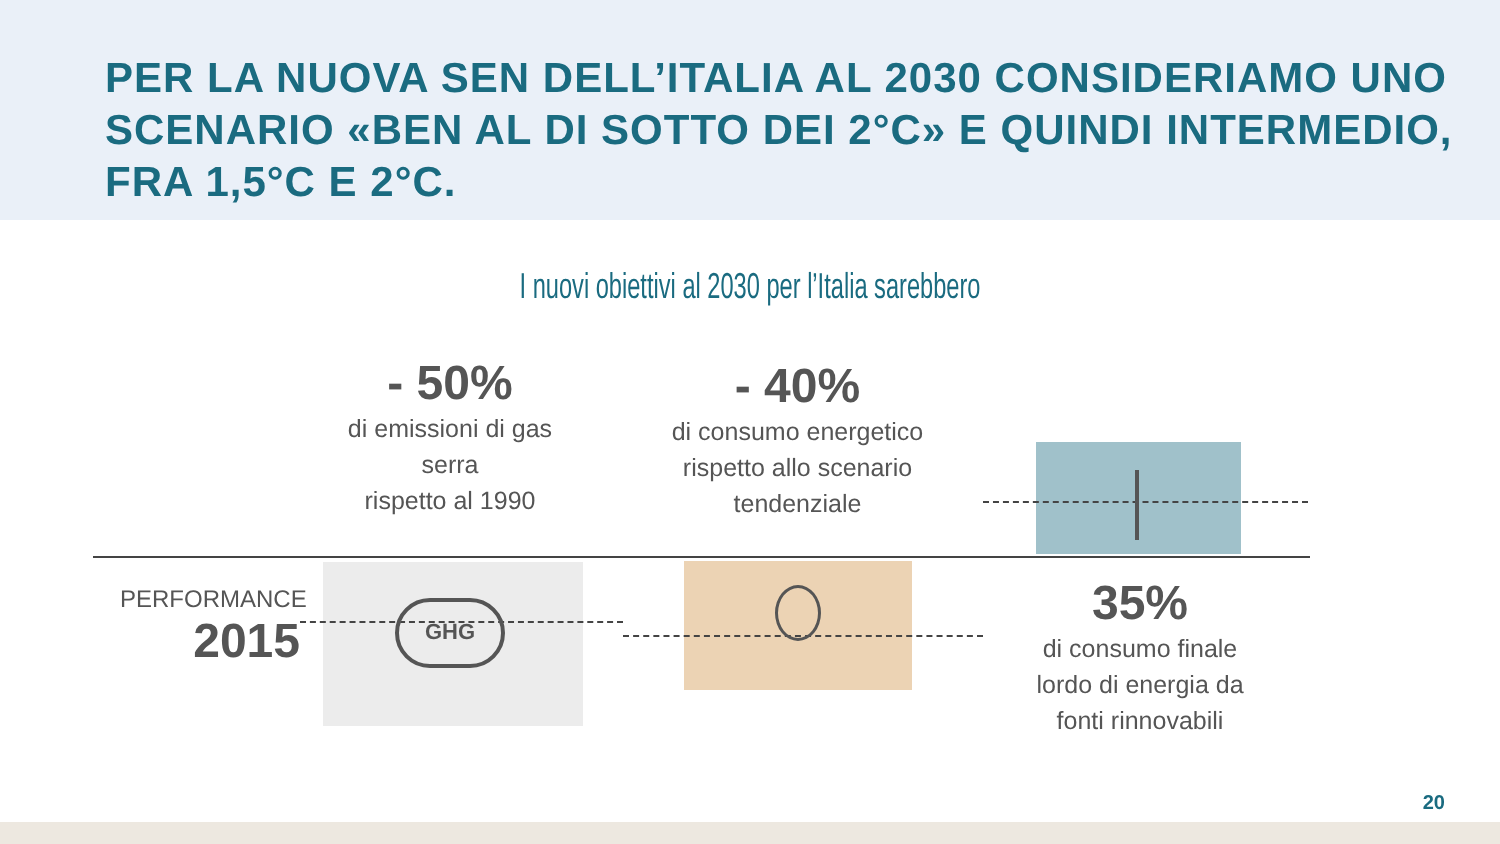PER LA NUOVA SEN DELL’ITALIA AL 2030 CONSIDERIAMO UNO SCENARIO «BEN AL DI SOTTO DEI 2°C» E QUINDI INTERMEDIO, FRA 1,5°C E 2°C.
I nuovi obiettivi al 2030 per l’Italia sarebbero
- 50%
di emissioni di gas
serra
rispetto al 1990
- 40%
di consumo energetico
rispetto allo scenario
tendenziale
35%
di consumo finale
lordo di energia da
fonti rinnovabili
PERFORMANCE
2015
GHG
20